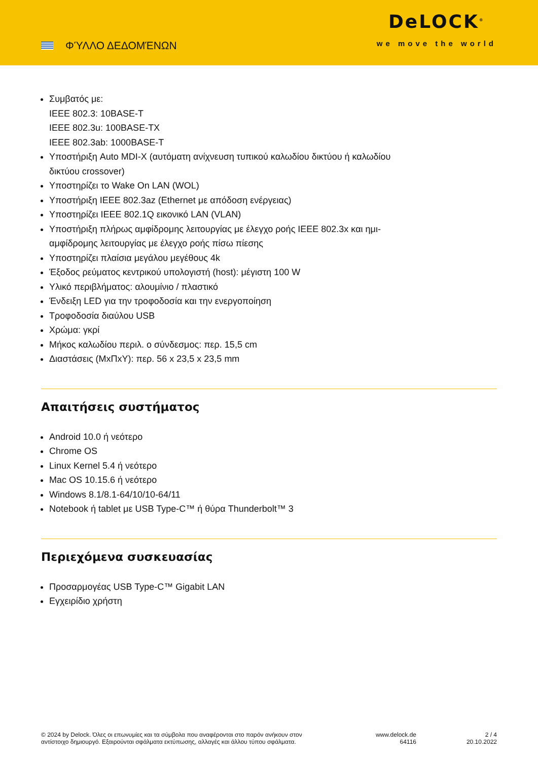ΦΎΛΛΟ ΔΕΔΟΜΈΝΩΝ
DeLOCK<sup>®</sup>
we move the world
Συμβατός με:
IEEE 802.3: 10BASE-T
IEEE 802.3u: 100BASE-TX
IEEE 802.3ab: 1000BASE-T
Υποστήριξη Auto MDI-X (αυτόματη ανίχνευση τυπικού καλωδίου δικτύου ή καλωδίου
δικτύου crossover)
Υποστηρίζει το Wake On LAN (WOL)
Υποστήριξη IEEE 802.3az (Ethernet με απόδοση ενέργειας)
Υποστηρίζει IEEE 802.1Q εικονικό LAN (VLAN)
Υποστήριξη πλήρως αμφίδρομης λειτουργίας με έλεγχο ροής IEEE 802.3x και ημι-
αμφίδρομης λειτουργίας με έλεγχο ροής πίσω πίεσης
Υποστηρίζει πλαίσια μεγάλου μεγέθους 4k
Έξοδος ρεύματος κεντρικού υπολογιστή (host): μέγιστη 100 W
Υλικό περιβλήματος: αλουμίνιο / πλαστικό
Ένδειξη LED για την τροφοδοσία και την ενεργοποίηση
Τροφοδοσία διαύλου USB
Χρώμα: γκρί
Μήκος καλωδίου περιλ. ο σύνδεσμος: περ. 15,5 cm
Διαστάσεις (ΜxΠxΥ): περ. 56 x 23,5 x 23,5 mm
Απαιτήσεις συστήματος
Android 10.0 ή νεότερο
Chrome OS
Linux Kernel 5.4 ή νεότερο
Mac OS 10.15.6 ή νεότερο
Windows 8.1/8.1-64/10/10-64/11
Notebook ή tablet με USB Type-C™ ή θύρα Thunderbolt™ 3
Περιεχόμενα συσκευασίας
Προσαρμογέας USB Type-C™ Gigabit LAN
Εγχειρίδιο χρήστη
© 2024 by Delock. Όλες οι επωνυμίες και τα σύμβολα που αναφέρονται στο παρόν ανήκουν στον αντίστοιχο δημιουργό. Εξαιρούνται σφάλματα εκτύπωσης, αλλαγές και άλλου τύπου σφάλματα.
www.delock.de
64116
2 / 4
20.10.2022